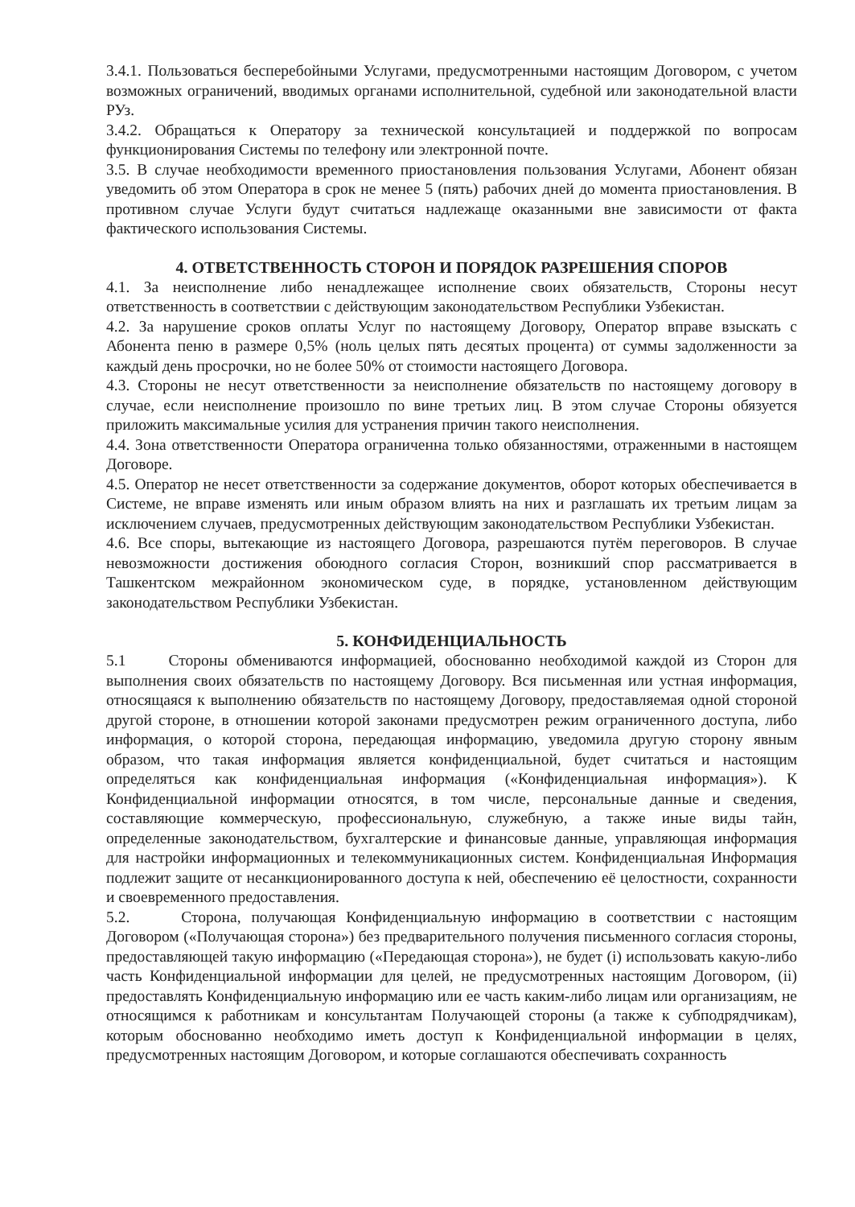3.4.1. Пользоваться бесперебойными Услугами, предусмотренными настоящим Договором, с учетом возможных ограничений, вводимых органами исполнительной, судебной или законодательной власти РУз.
3.4.2. Обращаться к Оператору за технической консультацией и поддержкой по вопросам функционирования Системы по телефону или электронной почте.
3.5. В случае необходимости временного приостановления пользования Услугами, Абонент обязан уведомить об этом Оператора в срок не менее 5 (пять) рабочих дней до момента приостановления. В противном случае Услуги будут считаться надлежаще оказанными вне зависимости от факта фактического использования Системы.
4. ОТВЕТСТВЕННОСТЬ СТОРОН И ПОРЯДОК РАЗРЕШЕНИЯ СПОРОВ
4.1. За неисполнение либо ненадлежащее исполнение своих обязательств, Стороны несут ответственность в соответствии с действующим законодательством Республики Узбекистан.
4.2. За нарушение сроков оплаты Услуг по настоящему Договору, Оператор вправе взыскать с Абонента пеню в размере 0,5% (ноль целых пять десятых процента) от суммы задолженности за каждый день просрочки, но не более 50% от стоимости настоящего Договора.
4.3. Стороны не несут ответственности за неисполнение обязательств по настоящему договору в случае, если неисполнение произошло по вине третьих лиц. В этом случае Стороны обязуется приложить максимальные усилия для устранения причин такого неисполнения.
4.4. Зона ответственности Оператора ограниченна только обязанностями, отраженными в настоящем Договоре.
4.5. Оператор не несет ответственности за содержание документов, оборот которых обеспечивается в Системе, не вправе изменять или иным образом влиять на них и разглашать их третьим лицам за исключением случаев, предусмотренных действующим законодательством Республики Узбекистан.
4.6. Все споры, вытекающие из настоящего Договора, разрешаются путём переговоров. В случае невозможности достижения обоюдного согласия Сторон, возникший спор рассматривается в Ташкентском межрайонном экономическом суде, в порядке, установленном действующим законодательством Республики Узбекистан.
5. КОНФИДЕНЦИАЛЬНОСТЬ
5.1 Стороны обмениваются информацией, обоснованно необходимой каждой из Сторон для выполнения своих обязательств по настоящему Договору. Вся письменная или устная информация, относящаяся к выполнению обязательств по настоящему Договору, предоставляемая одной стороной другой стороне, в отношении которой законами предусмотрен режим ограниченного доступа, либо информация, о которой сторона, передающая информацию, уведомила другую сторону явным образом, что такая информация является конфиденциальной, будет считаться и настоящим определяться как конфиденциальная информация («Конфиденциальная информация»). К Конфиденциальной информации относятся, в том числе, персональные данные и сведения, составляющие коммерческую, профессиональную, служебную, а также иные виды тайн, определенные законодательством, бухгалтерские и финансовые данные, управляющая информация для настройки информационных и телекоммуникационных систем. Конфиденциальная Информация подлежит защите от несанкционированного доступа к ней, обеспечению её целостности, сохранности и своевременного предоставления.
5.2. Сторона, получающая Конфиденциальную информацию в соответствии с настоящим Договором («Получающая сторона») без предварительного получения письменного согласия стороны, предоставляющей такую информацию («Передающая сторона»), не будет (i) использовать какую-либо часть Конфиденциальной информации для целей, не предусмотренных настоящим Договором, (ii) предоставлять Конфиденциальную информацию или ее часть каким-либо лицам или организациям, не относящимся к работникам и консультантам Получающей стороны (а также к субподрядчикам), которым обоснованно необходимо иметь доступ к Конфиденциальной информации в целях, предусмотренных настоящим Договором, и которые соглашаются обеспечивать сохранность